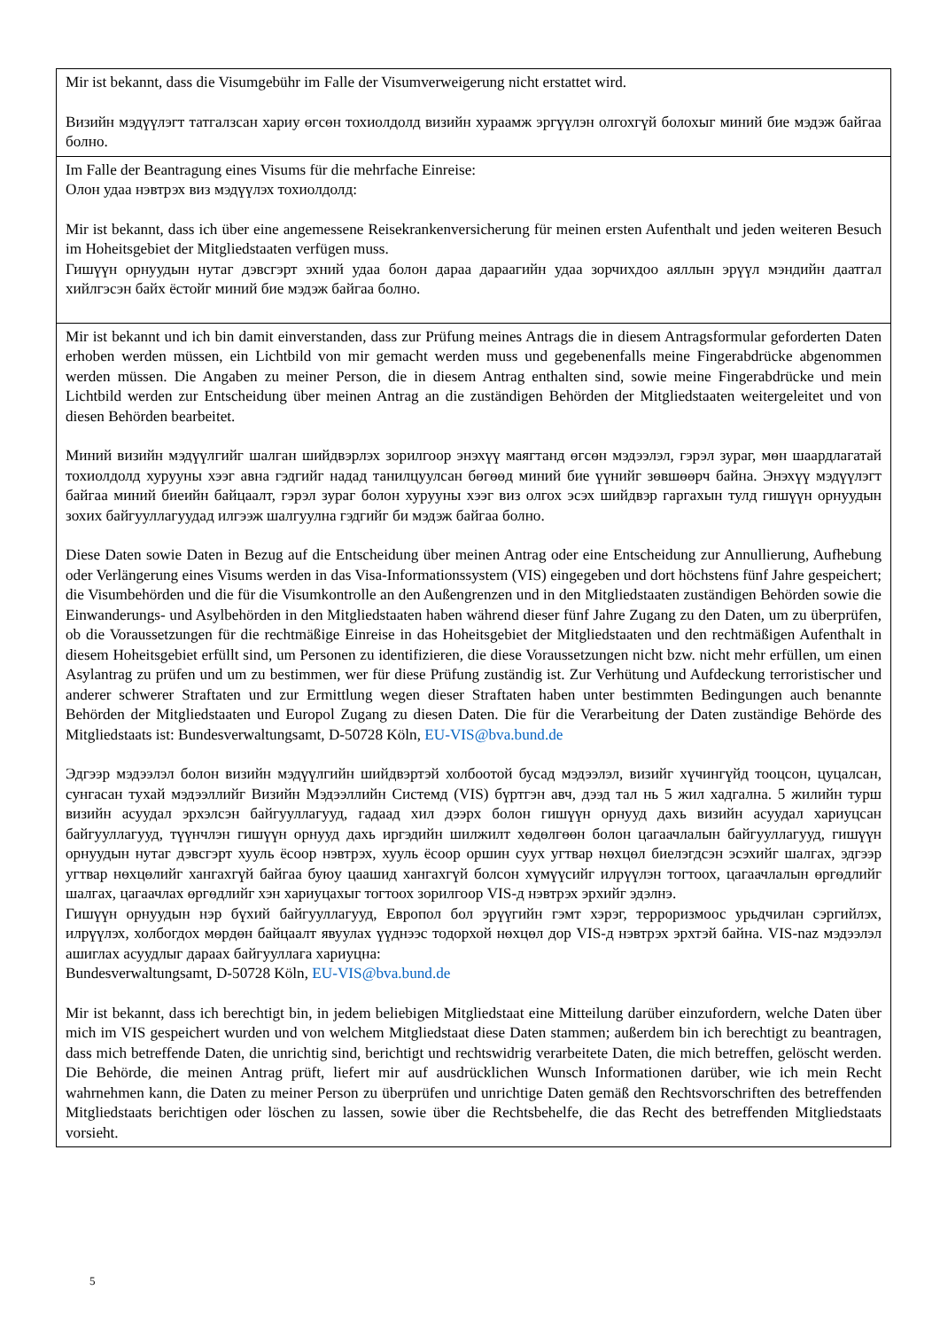Mir ist bekannt, dass die Visumgebühr im Falle der Visumverweigerung nicht erstattet wird.
Визийн мэдүүлэгт татгалзсан хариу өгсөн тохиолдолд визийн хураамж эргүүлэн олгохгүй болохыг миний бие мэдэж байгаа болно.
Im Falle der Beantragung eines Visums für die mehrfache Einreise:
Олон удаа нэвтрэх виз мэдүүлэх тохиолдолд:
Mir ist bekannt, dass ich über eine angemessene Reisekrankenversicherung für meinen ersten Aufenthalt und jeden weiteren Besuch im Hoheitsgebiet der Mitgliedstaaten verfügen muss.
Гишүүн орнуудын нутаг дэвсгэрт эхний удаа болон дараа дараагийн удаа зорчихдоо аяллын эрүүл мэндийн даатгал хийлгэсэн байх ёстойг миний бие мэдэж байгаа болно.
Mir ist bekannt und ich bin damit einverstanden, dass zur Prüfung meines Antrags die in diesem Antragsformular geforderten Daten erhoben werden müssen, ein Lichtbild von mir gemacht werden muss und gegebenenfalls meine Fingerabdrücke abgenommen werden müssen. Die Angaben zu meiner Person, die in diesem Antrag enthalten sind, sowie meine Fingerabdrücke und mein Lichtbild werden zur Entscheidung über meinen Antrag an die zuständigen Behörden der Mitgliedstaaten weitergeleitet und von diesen Behörden bearbeitet.
Миний визийн мэдүүлгийг шалган шийдвэрлэх зорилгоор энэхүү маягтанд өгсөн мэдээлэл, гэрэл зураг, мөн шаардлагатай тохиолдолд хурууны хээг авна гэдгийг надад танилцуулсан бөгөөд миний бие үүнийг зөвшөөрч байна. Энэхүү мэдүүлэгт байгаа миний биеийн байцаалт, гэрэл зураг болон хурууны хээг виз олгох эсэх шийдвэр гаргахын тулд гишүүн орнуудын зохих байгууллагуудад илгээж шалгуулна гэдгийг би мэдэж байгаа болно.
Diese Daten sowie Daten in Bezug auf die Entscheidung über meinen Antrag oder eine Entscheidung zur Annullierung, Aufhebung oder Verlängerung eines Visums werden in das Visa-Informationssystem (VIS) eingegeben und dort höchstens fünf Jahre gespeichert; die Visumbehörden und die für die Visumkontrolle an den Außengrenzen und in den Mitgliedstaaten zuständigen Behörden sowie die Einwanderungs- und Asylbehörden in den Mitgliedstaaten haben während dieser fünf Jahre Zugang zu den Daten, um zu überprüfen, ob die Voraussetzungen für die rechtmäßige Einreise in das Hoheitsgebiet der Mitgliedstaaten und den rechtmäßigen Aufenthalt in diesem Hoheitsgebiet erfüllt sind, um Personen zu identifizieren, die diese Voraussetzungen nicht bzw. nicht mehr erfüllen, um einen Asylantrag zu prüfen und um zu bestimmen, wer für diese Prüfung zuständig ist. Zur Verhütung und Aufdeckung terroristischer und anderer schwerer Straftaten und zur Ermittlung wegen dieser Straftaten haben unter bestimmten Bedingungen auch benannte Behörden der Mitgliedstaaten und Europol Zugang zu diesen Daten. Die für die Verarbeitung der Daten zuständige Behörde des Mitgliedstaats ist: Bundesverwaltungsamt, D-50728 Köln, EU-VIS@bva.bund.de
Эдгээр мэдээлэл болон визийн мэдүүлгийн шийдвэртэй холбоотой бусад мэдээлэл, визийг хүчингүйд тооцсон, цуцалсан, сунгасан тухай мэдээллийг Визийн Мэдээллийн Системд (VIS) бүртгэн авч, дээд тал нь 5 жил хадгална. 5 жилийн турш визийн асуудал эрхэлсэн байгууллагууд, гадаад хил дээрх болон гишүүн орнууд дахь визийн асуудал хариуцсан байгууллагууд, түүнчлэн гишүүн орнууд дахь иргэдийн шилжилт хөдөлгөөн болон цагаачлалын байгууллагууд, гишүүн орнуудын нутаг дэвсгэрт хууль ёсоор нэвтрэх, хууль ёсоор оршин суух угтвар нөхцөл биелэгдсэн эсэхийг шалгах, эдгээр угтвар нөхцөлийг хангахгүй байгаа буюу цаашид хангахгүй болсон хүмүүсийг илрүүлэн тогтоох, цагаачлалын өргөдлийг шалгах, цагаачлах өргөдлийг хэн хариуцахыг тогтоох зорилгоор VIS-д нэвтрэх эрхийг эдэлнэ.
Гишүүн орнуудын нэр бүхий байгууллагууд, Европол бол эрүүгийн гэмт хэрэг, терроризмоос урьдчилан сэргийлэх, илрүүлэх, холбогдох мөрдөн байцаалт явуулах үүднээс тодорхой нөхцөл дор VIS-д нэвтрэх эрхтэй байна. VIS-naz мэдээлэл ашиглах асуудлыг дараах байгууллага хариуцна:
Bundesverwaltungsamt, D-50728 Köln, EU-VIS@bva.bund.de
Mir ist bekannt, dass ich berechtigt bin, in jedem beliebigen Mitgliedstaat eine Mitteilung darüber einzufordern, welche Daten über mich im VIS gespeichert wurden und von welchem Mitgliedstaat diese Daten stammen; außerdem bin ich berechtigt zu beantragen, dass mich betreffende Daten, die unrichtig sind, berichtigt und rechtswidrig verarbeitete Daten, die mich betreffen, gelöscht werden. Die Behörde, die meinen Antrag prüft, liefert mir auf ausdrücklichen Wunsch Informationen darüber, wie ich mein Recht wahrnehmen kann, die Daten zu meiner Person zu überprüfen und unrichtige Daten gemäß den Rechtsvorschriften des betreffenden Mitgliedstaats berichtigen oder löschen zu lassen, sowie über die Rechtsbehelfe, die das Recht des betreffenden Mitgliedstaats vorsieht.
5